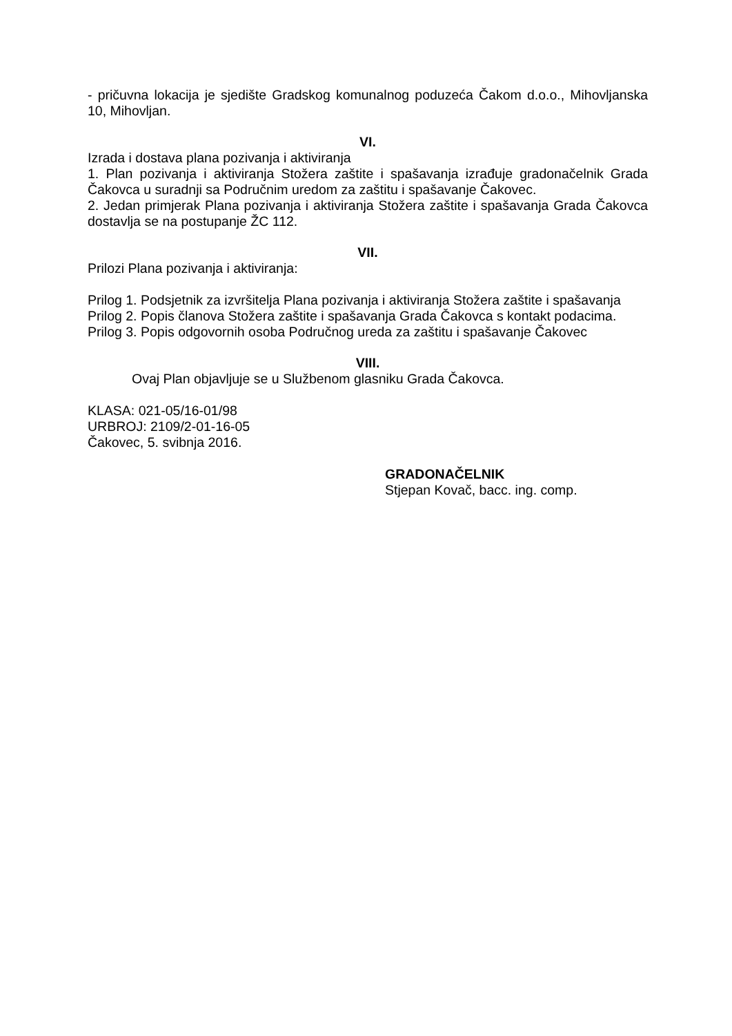- pričuvna lokacija je sjedište Gradskog komunalnog poduzeća Čakom d.o.o., Mihovljanska 10, Mihovljan.
VI.
Izrada i dostava plana pozivanja i aktiviranja
1. Plan pozivanja i aktiviranja Stožera zaštite i spašavanja izrađuje gradonačelnik Grada Čakovca u suradnji sa Područnim uredom za zaštitu i spašavanje Čakovec.
2. Jedan primjerak Plana pozivanja i aktiviranja Stožera zaštite i spašavanja Grada Čakovca dostavlja se na postupanje ŽC 112.
VII.
Prilozi Plana pozivanja i aktiviranja:
Prilog 1. Podsjetnik za izvršitelja Plana pozivanja i aktiviranja Stožera zaštite i spašavanja
Prilog 2. Popis članova Stožera zaštite i spašavanja Grada Čakovca s kontakt podacima.
Prilog 3. Popis odgovornih osoba Područnog ureda za zaštitu i spašavanje Čakovec
VIII.
Ovaj Plan objavljuje se u Službenom glasniku Grada Čakovca.
KLASA: 021-05/16-01/98
URBROJ: 2109/2-01-16-05
Čakovec, 5. svibnja 2016.
GRADONAČELNIK
Stjepan Kovač, bacc. ing. comp.